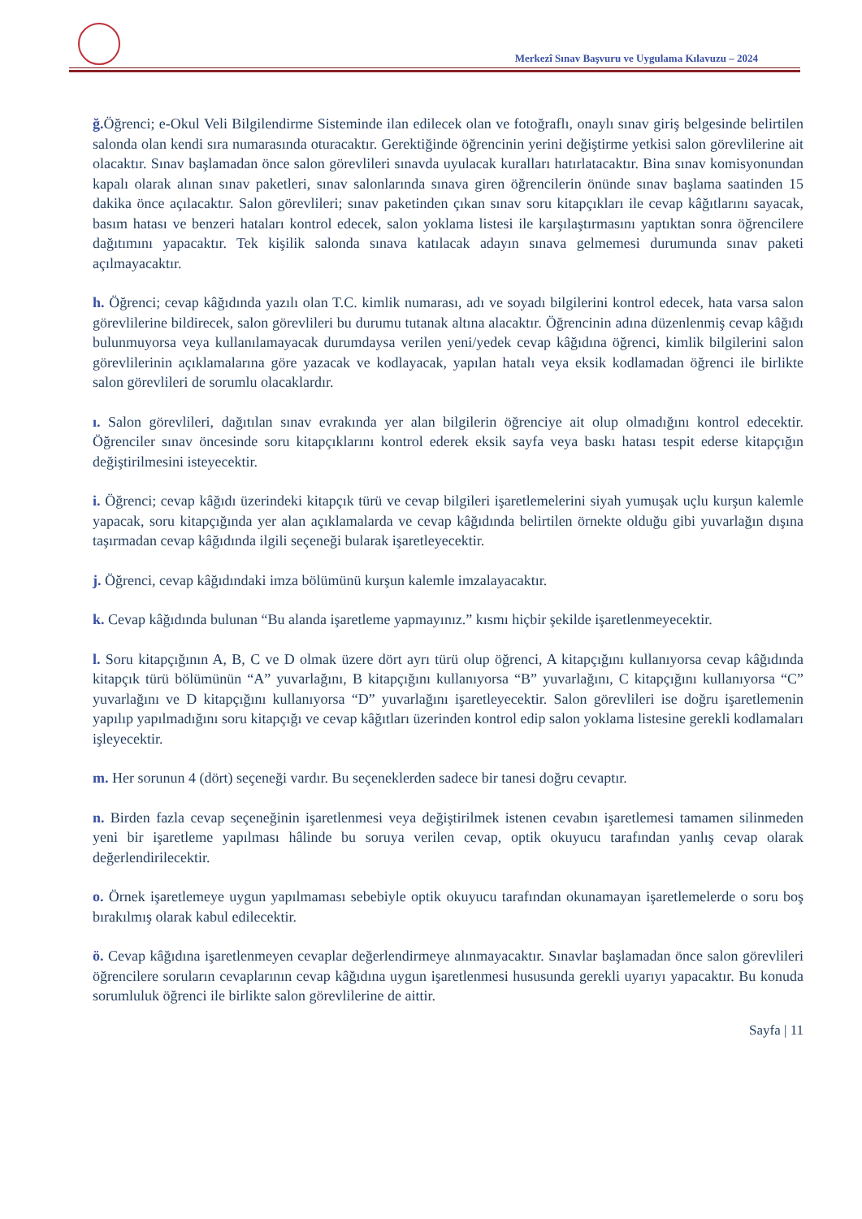Merkezî Sınav Başvuru ve Uygulama Kılavuzu – 2024
ğ. Öğrenci; e-Okul Veli Bilgilendirme Sisteminde ilan edilecek olan ve fotoğraflı, onaylı sınav giriş belgesinde belirtilen salonda olan kendi sıra numarasında oturacaktır. Gerektiğinde öğrencinin yerini değiştirme yetkisi salon görevlilerine ait olacaktır. Sınav başlamadan önce salon görevlileri sınavda uyulacak kuralları hatırlatacaktır. Bina sınav komisyonundan kapalı olarak alınan sınav paketleri, sınav salonlarında sınava giren öğrencilerin önünde sınav başlama saatinden 15 dakika önce açılacaktır. Salon görevlileri; sınav paketinden çıkan sınav soru kitapçıkları ile cevap kâğıtlarını sayacak, basım hatası ve benzeri hataları kontrol edecek, salon yoklama listesi ile karşılaştırmasını yaptıktan sonra öğrencilere dağıtımını yapacaktır. Tek kişilik salonda sınava katılacak adayın sınava gelmemesi durumunda sınav paketi açılmayacaktır.
h. Öğrenci; cevap kâğıdında yazılı olan T.C. kimlik numarası, adı ve soyadı bilgilerini kontrol edecek, hata varsa salon görevlilerine bildirecek, salon görevlileri bu durumu tutanak altına alacaktır. Öğrencinin adına düzenlenmiş cevap kâğıdı bulunmuyorsa veya kullanılamayacak durumdaysa verilen yeni/yedek cevap kâğıdına öğrenci, kimlik bilgilerini salon görevlilerinin açıklamalarına göre yazacak ve kodlayacak, yapılan hatalı veya eksik kodlamadan öğrenci ile birlikte salon görevlileri de sorumlu olacaklardır.
ı. Salon görevlileri, dağıtılan sınav evrakında yer alan bilgilerin öğrenciye ait olup olmadığını kontrol edecektir. Öğrenciler sınav öncesinde soru kitapçıklarını kontrol ederek eksik sayfa veya baskı hatası tespit ederse kitapçığın değiştirilmesini isteyecektir.
i. Öğrenci; cevap kâğıdı üzerindeki kitapçık türü ve cevap bilgileri işaretlemelerini siyah yumuşak uçlu kurşun kalemle yapacak, soru kitapçığında yer alan açıklamalarda ve cevap kâğıdında belirtilen örnekte olduğu gibi yuvarlağın dışına taşırmadan cevap kâğıdında ilgili seçeneği bularak işaretleyecektir.
j. Öğrenci, cevap kâğıdındaki imza bölümünü kurşun kalemle imzalayacaktır.
k. Cevap kâğıdında bulunan “Bu alanda işaretleme yapmayınız.” kısmı hiçbir şekilde işaretlenmeyecektir.
l. Soru kitapçığının A, B, C ve D olmak üzere dört ayrı türü olup öğrenci, A kitapçığını kullanıyorsa cevap kâğıdında kitapçık türü bölümünün “A” yuvarlağını, B kitapçığını kullanıyorsa “B” yuvarlağını, C kitapçığını kullanıyorsa “C” yuvarlağını ve D kitapçığını kullanıyorsa “D” yuvarlağını işaretleyecektir. Salon görevlileri ise doğru işaretlemenin yapılıp yapılmadığını soru kitapçığı ve cevap kâğıtları üzerinden kontrol edip salon yoklama listesine gerekli kodlamaları işleyecektir.
m. Her sorunun 4 (dört) seçeneği vardır. Bu seçeneklerden sadece bir tanesi doğru cevaptır.
n. Birden fazla cevap seçeneğinin işaretlenmesi veya değiştirilmek istenen cevabın işaretlemesi tamamen silinmeden yeni bir işaretleme yapılması hâlinde bu soruya verilen cevap, optik okuyucu tarafından yanlış cevap olarak değerlendirilecektir.
o. Örnek işaretlemeye uygun yapılmaması sebebiyle optik okuyucu tarafından okunamayan işaretlemelerde o soru boş bırakılmış olarak kabul edilecektir.
ö. Cevap kâğıdına işaretlenmeyen cevaplar değerlendirmeye alınmayacaktır. Sınavlar başlamadan önce salon görevlileri öğrencilere soruların cevaplarının cevap kâğıdına uygun işaretlenmesi hususunda gerekli uyarıyı yapacaktır. Bu konuda sorumluluk öğrenci ile birlikte salon görevlilerine de aittir.
Sayfa | 11